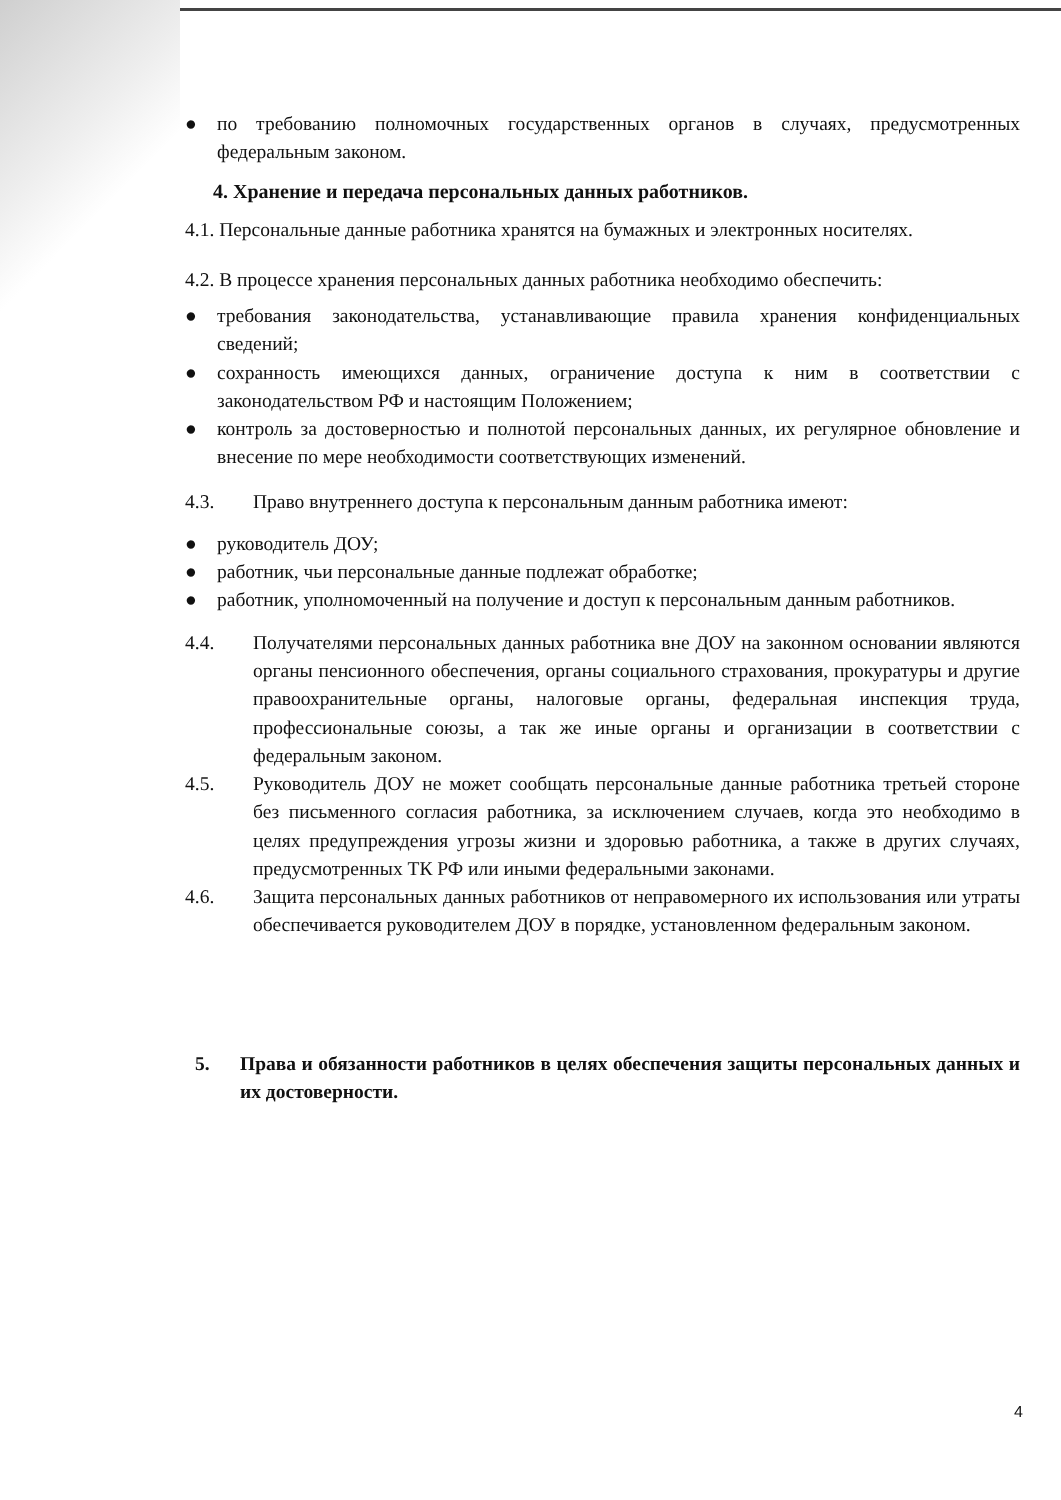● по требованию полномочных государственных органов в случаях, предусмотренных федеральным законом.
4. Хранение и передача персональных данных работников.
4.1. Персональные данные работника хранятся на бумажных и электронных носителях.
4.2. В процессе хранения персональных данных работника необходимо обеспечить:
● требования законодательства, устанавливающие правила хранения конфиденциальных сведений;
● сохранность имеющихся данных, ограничение доступа к ним в соответствии с законодательством РФ и настоящим Положением;
● контроль за достоверностью и полнотой персональных данных, их регулярное обновление и внесение по мере необходимости соответствующих изменений.
4.3. Право внутреннего доступа к персональным данным работника имеют:
● руководитель ДОУ;
● работник, чьи персональные данные подлежат обработке;
● работник, уполномоченный на получение и доступ к персональным данным работников.
4.4. Получателями персональных данных работника вне ДОУ на законном основании являются органы пенсионного обеспечения, органы социального страхования, прокуратуры и другие правоохранительные органы, налоговые органы, федеральная инспекция труда, профессиональные союзы, а так же иные органы и организации в соответствии с федеральным законом.
4.5. Руководитель ДОУ не может сообщать персональные данные работника третьей стороне без письменного согласия работника, за исключением случаев, когда это необходимо в целях предупреждения угрозы жизни и здоровью работника, а также в других случаях, предусмотренных ТК РФ или иными федеральными законами.
4.6. Защита персональных данных работников от неправомерного их использования или утраты обеспечивается руководителем ДОУ в порядке, установленном федеральным законом.
5. Права и обязанности работников в целях обеспечения защиты персональных данных и их достоверности.
4